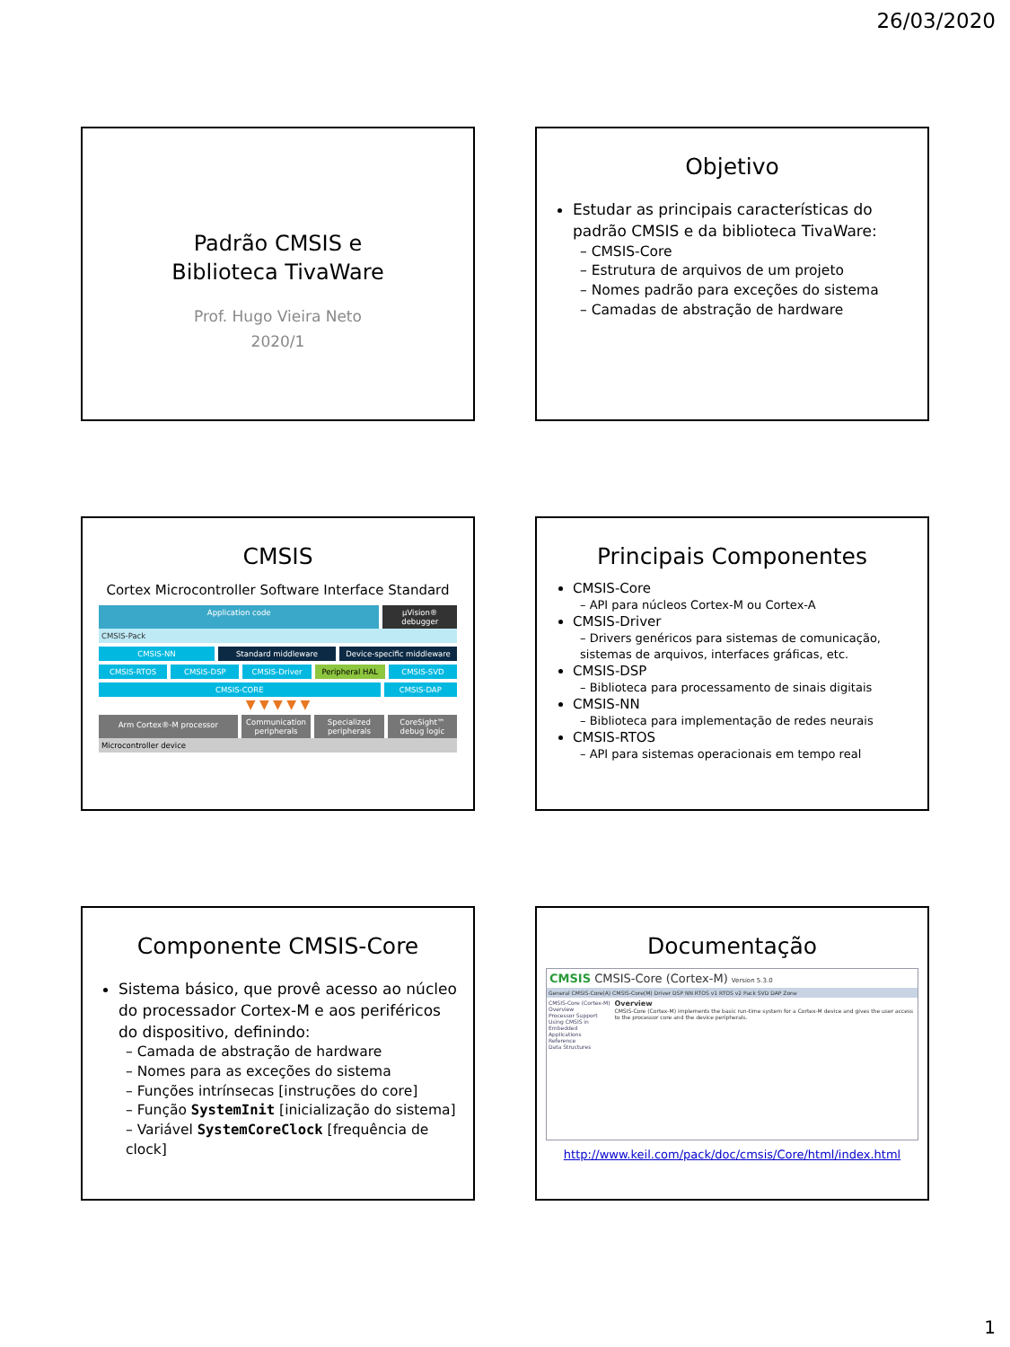26/03/2020
Padrão CMSIS e
Biblioteca TivaWare
Prof. Hugo Vieira Neto
2020/1
Objetivo
Estudar as principais características do padrão CMSIS e da biblioteca TivaWare:
– CMSIS-Core
– Estrutura de arquivos de um projeto
– Nomes padrão para exceções do sistema
– Camadas de abstração de hardware
CMSIS
Cortex Microcontroller Software Interface Standard
Application code µVision® debugger
CMSIS-Pack
CMSIS-NN Standard middleware Device-specific middleware
CMSIS-RTOS CMSIS-DSP CMSIS-Driver Peripheral HAL CMSIS-SVD
CMSIS-CORE CMSIS-DAP
▼ ▼ ▼ ▼ ▼
Arm Cortex®-M processor
Communication peripherals Specialized peripherals CoreSight™ debug logic
Microcontroller device
Principais Componentes
CMSIS-Core
– API para núcleos Cortex-M ou Cortex-A
CMSIS-Driver
– Drivers genéricos para sistemas de comunicação, sistemas de arquivos, interfaces gráficas, etc.
CMSIS-DSP
– Biblioteca para processamento de sinais digitais
CMSIS-NN
– Biblioteca para implementação de redes neurais
CMSIS-RTOS
– API para sistemas operacionais em tempo real
Componente CMSIS-Core
Sistema básico, que provê acesso ao núcleo do processador Cortex-M e aos periféricos do dispositivo, definindo:
– Camada de abstração de hardware
– Nomes para as exceções do sistema
– Funções intrínsecas [instruções do core]
– Função SystemInit [inicialização do sistema]
– Variável SystemCoreClock [frequência de clock]
Documentação
CMSIS CMSIS-Core (Cortex-M) Version 5.3.0
General CMSIS-Core(A) CMSIS-Core(M) Driver DSP NN RTOS v1 RTOS v2 Pack SVD DAP Zone
CMSIS-Core (Cortex-M)
Overview
Processor Support
Using CMSIS in Embedded Applications
Reference
Data Structures
Overview
CMSIS-Core (Cortex-M) implements the basic run-time system for a Cortex-M device and gives the user access to the processor core and the device peripherals.
http://www.keil.com/pack/doc/cmsis/Core/html/index.html
1